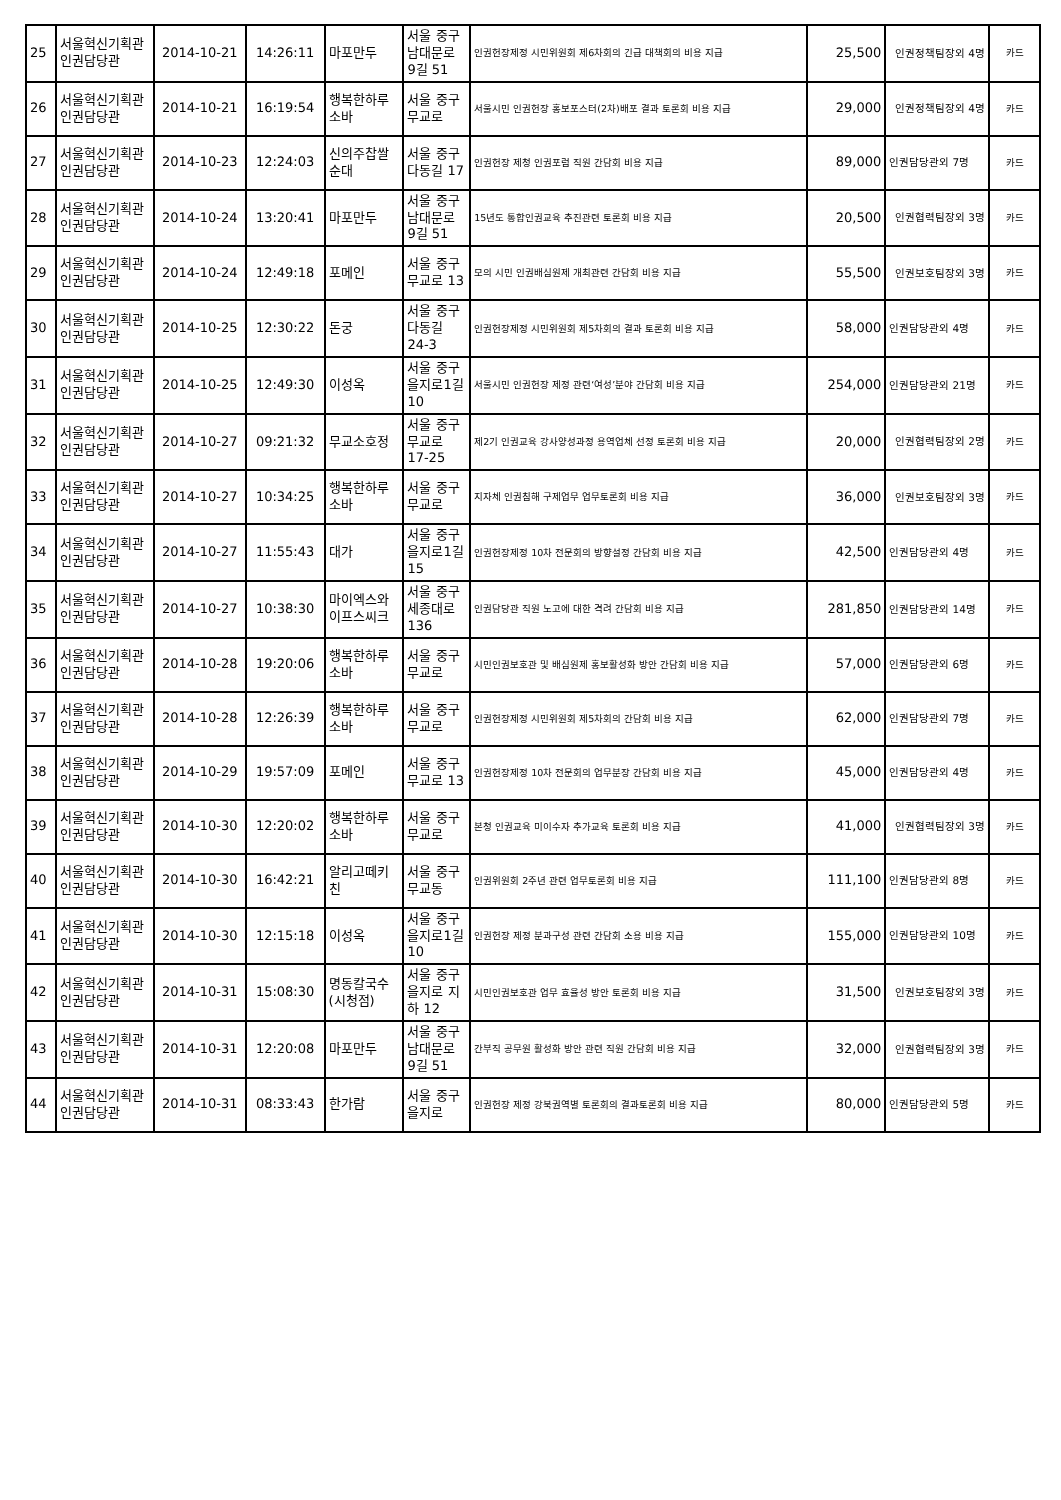| 25 | 서울혁신기획관 인권담당관 | 2014-10-21 | 14:26:11 | 마포만두 | 서울 중구 남대문로 9길 51 | 인권헌장제정 시민위원회 제6차회의 긴급 대책회의 비용 지급 | 25,500 | 인권정책팀장외 4명 | 카드 |
| 26 | 서울혁신기획관 인권담당관 | 2014-10-21 | 16:19:54 | 행복한하루소바 | 서울 중구 무교로 | 서울시민 인권헌장 홍보포스터(2차)배포 결과 토론회 비용 지급 | 29,000 | 인권정책팀장외 4명 | 카드 |
| 27 | 서울혁신기획관 인권담당관 | 2014-10-23 | 12:24:03 | 신의주찹쌀순대 | 서울 중구 다동길 17 | 인권헌장 제청 인권포럼 직원 간담회 비용 지급 | 89,000 | 인권담당관외 7명 | 카드 |
| 28 | 서울혁신기획관 인권담당관 | 2014-10-24 | 13:20:41 | 마포만두 | 서울 중구 남대문로 9길 51 | 15년도 통합인권교육 추진관련 토론회 비용 지급 | 20,500 | 인권협력팀장외 3명 | 카드 |
| 29 | 서울혁신기획관 인권담당관 | 2014-10-24 | 12:49:18 | 포메인 | 서울 중구 무교로 13 | 모의 시민 인권배심원제 개최관련 간담회 비용 지급 | 55,500 | 인권보호팀장외 3명 | 카드 |
| 30 | 서울혁신기획관 인권담당관 | 2014-10-25 | 12:30:22 | 돈궁 | 서울 중구 다동길 24-3 | 인권헌장제정 시민위원회 제5차회의 결과 토론회 비용 지급 | 58,000 | 인권담당관외 4명 | 카드 |
| 31 | 서울혁신기획관 인권담당관 | 2014-10-25 | 12:49:30 | 이성옥 | 서울 중구 을지로1길 10 | 서울시민 인권헌장 제정 관련‘여성’분야 간담회 비용 지급 | 254,000 | 인권담당관외 21명 | 카드 |
| 32 | 서울혁신기획관 인권담당관 | 2014-10-27 | 09:21:32 | 무교소호정 | 서울 중구 무교로 17-25 | 제2기 인권교육 강사양성과정 용역업체 선정 토론회 비용 지급 | 20,000 | 인권협력팀장외 2명 | 카드 |
| 33 | 서울혁신기획관 인권담당관 | 2014-10-27 | 10:34:25 | 행복한하루소바 | 서울 중구 무교로 | 지자체 인권침해 구제업무 업무토론회 비용 지급 | 36,000 | 인권보호팀장외 3명 | 카드 |
| 34 | 서울혁신기획관 인권담당관 | 2014-10-27 | 11:55:43 | 대가 | 서울 중구 을지로1길 15 | 인권헌장제정 10차 전문회의 방향설정 간담회 비용 지급 | 42,500 | 인권담당관외 4명 | 카드 |
| 35 | 서울혁신기획관 인권담당관 | 2014-10-27 | 10:38:30 | 마이엑스와이프스씨크 | 서울 중구 세종대로 136 | 인권담당관 직원 노고에 대한 격려 간담회 비용 지급 | 281,850 | 인권담당관외 14명 | 카드 |
| 36 | 서울혁신기획관 인권담당관 | 2014-10-28 | 19:20:06 | 행복한하루소바 | 서울 중구 무교로 | 시민인권보호관 및 배심원제 홍보활성화 방안 간담회 비용 지급 | 57,000 | 인권담당관외 6명 | 카드 |
| 37 | 서울혁신기획관 인권담당관 | 2014-10-28 | 12:26:39 | 행복한하루소바 | 서울 중구 무교로 | 인권헌장제정 시민위원회 제5차회의 간담회 비용 지급 | 62,000 | 인권담당관외 7명 | 카드 |
| 38 | 서울혁신기획관 인권담당관 | 2014-10-29 | 19:57:09 | 포메인 | 서울 중구 무교로 13 | 인권헌장제정 10차 전문회의 업무분장 간담회 비용 지급 | 45,000 | 인권담당관외 4명 | 카드 |
| 39 | 서울혁신기획관 인권담당관 | 2014-10-30 | 12:20:02 | 행복한하루소바 | 서울 중구 무교로 | 본청 인권교육 미이수자 추가교육 토론회 비용 지급 | 41,000 | 인권협력팀장외 3명 | 카드 |
| 40 | 서울혁신기획관 인권담당관 | 2014-10-30 | 16:42:21 | 알리고떼키친 | 서울 중구 무교동 | 인권위원회 2주년 관련 업무토론회 비용 지급 | 111,100 | 인권담당관외 8명 | 카드 |
| 41 | 서울혁신기획관 인권담당관 | 2014-10-30 | 12:15:18 | 이성옥 | 서울 중구 을지로1길 10 | 인권헌장 제정 분과구성 관련 간담회 소용 비용 지급 | 155,000 | 인권담당관외 10명 | 카드 |
| 42 | 서울혁신기획관 인권담당관 | 2014-10-31 | 15:08:30 | 명동칼국수 (시청점) | 서울 중구 을지로 지하 12 | 시민인권보호관 업무 효율성 방안 토론회 비용 지급 | 31,500 | 인권보호팀장외 3명 | 카드 |
| 43 | 서울혁신기획관 인권담당관 | 2014-10-31 | 12:20:08 | 마포만두 | 서울 중구 남대문로 9길 51 | 간부직 공무원 활성화 방안 관련 직원 간담회 비용 지급 | 32,000 | 인권협력팀장외 3명 | 카드 |
| 44 | 서울혁신기획관 인권담당관 | 2014-10-31 | 08:33:43 | 한가람 | 서울 중구 을지로 | 인권헌장 제정 강북권역별 토론회의 결과토론회 비용 지급 | 80,000 | 인권담당관외 5명 | 카드 |